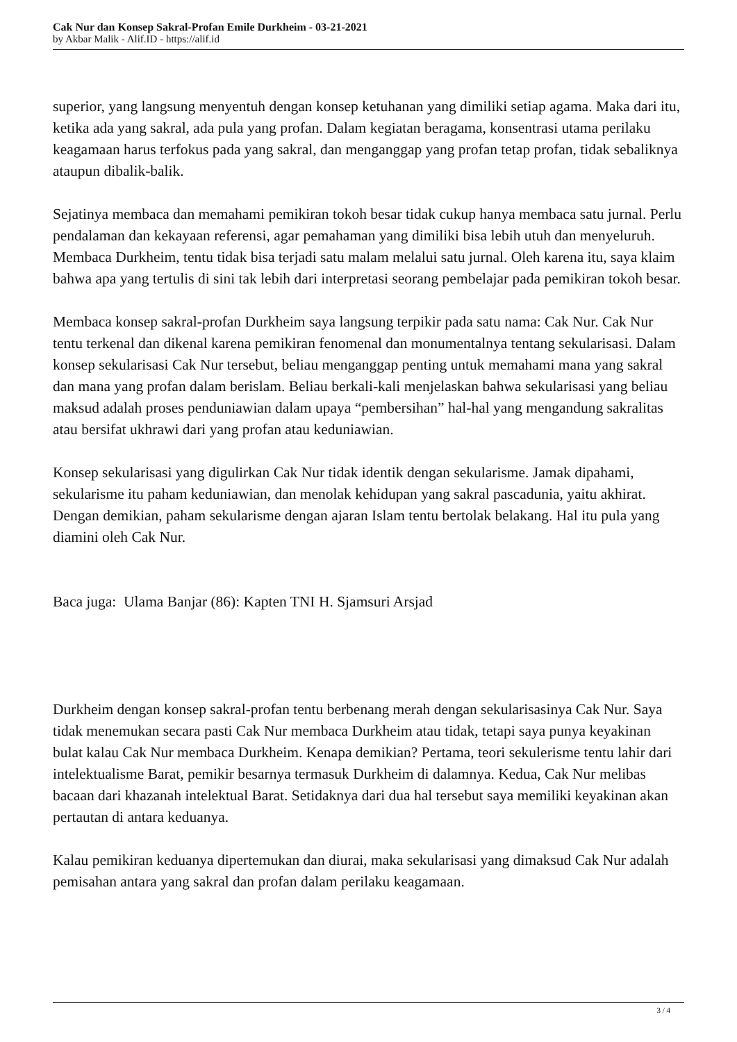Cak Nur dan Konsep Sakral-Profan Emile Durkheim - 03-21-2021
by Akbar Malik - Alif.ID - https://alif.id
superior, yang langsung menyentuh dengan konsep ketuhanan yang dimiliki setiap agama. Maka dari itu, ketika ada yang sakral, ada pula yang profan. Dalam kegiatan beragama, konsentrasi utama perilaku keagamaan harus terfokus pada yang sakral, dan menganggap yang profan tetap profan, tidak sebaliknya ataupun dibalik-balik.
Sejatinya membaca dan memahami pemikiran tokoh besar tidak cukup hanya membaca satu jurnal. Perlu pendalaman dan kekayaan referensi, agar pemahaman yang dimiliki bisa lebih utuh dan menyeluruh. Membaca Durkheim, tentu tidak bisa terjadi satu malam melalui satu jurnal. Oleh karena itu, saya klaim bahwa apa yang tertulis di sini tak lebih dari interpretasi seorang pembelajar pada pemikiran tokoh besar.
Membaca konsep sakral-profan Durkheim saya langsung terpikir pada satu nama: Cak Nur. Cak Nur tentu terkenal dan dikenal karena pemikiran fenomenal dan monumentalnya tentang sekularisasi. Dalam konsep sekularisasi Cak Nur tersebut, beliau menganggap penting untuk memahami mana yang sakral dan mana yang profan dalam berislam. Beliau berkali-kali menjelaskan bahwa sekularisasi yang beliau maksud adalah proses penduniawian dalam upaya “pembersihan” hal-hal yang mengandung sakralitas atau bersifat ukhrawi dari yang profan atau keduniawian.
Konsep sekularisasi yang digulirkan Cak Nur tidak identik dengan sekularisme. Jamak dipahami, sekularisme itu paham keduniawian, dan menolak kehidupan yang sakral pascadunia, yaitu akhirat. Dengan demikian, paham sekularisme dengan ajaran Islam tentu bertolak belakang. Hal itu pula yang diamini oleh Cak Nur.
Baca juga: Ulama Banjar (86): Kapten TNI H. Sjamsuri Arsjad
Durkheim dengan konsep sakral-profan tentu berbenang merah dengan sekularisasinya Cak Nur. Saya tidak menemukan secara pasti Cak Nur membaca Durkheim atau tidak, tetapi saya punya keyakinan bulat kalau Cak Nur membaca Durkheim. Kenapa demikian? Pertama, teori sekulerisme tentu lahir dari intelektualisme Barat, pemikir besarnya termasuk Durkheim di dalamnya. Kedua, Cak Nur melibas bacaan dari khazanah intelektual Barat. Setidaknya dari dua hal tersebut saya memiliki keyakinan akan pertautan di antara keduanya.
Kalau pemikiran keduanya dipertemukan dan diurai, maka sekularisasi yang dimaksud Cak Nur adalah pemisahan antara yang sakral dan profan dalam perilaku keagamaan.
3 / 4